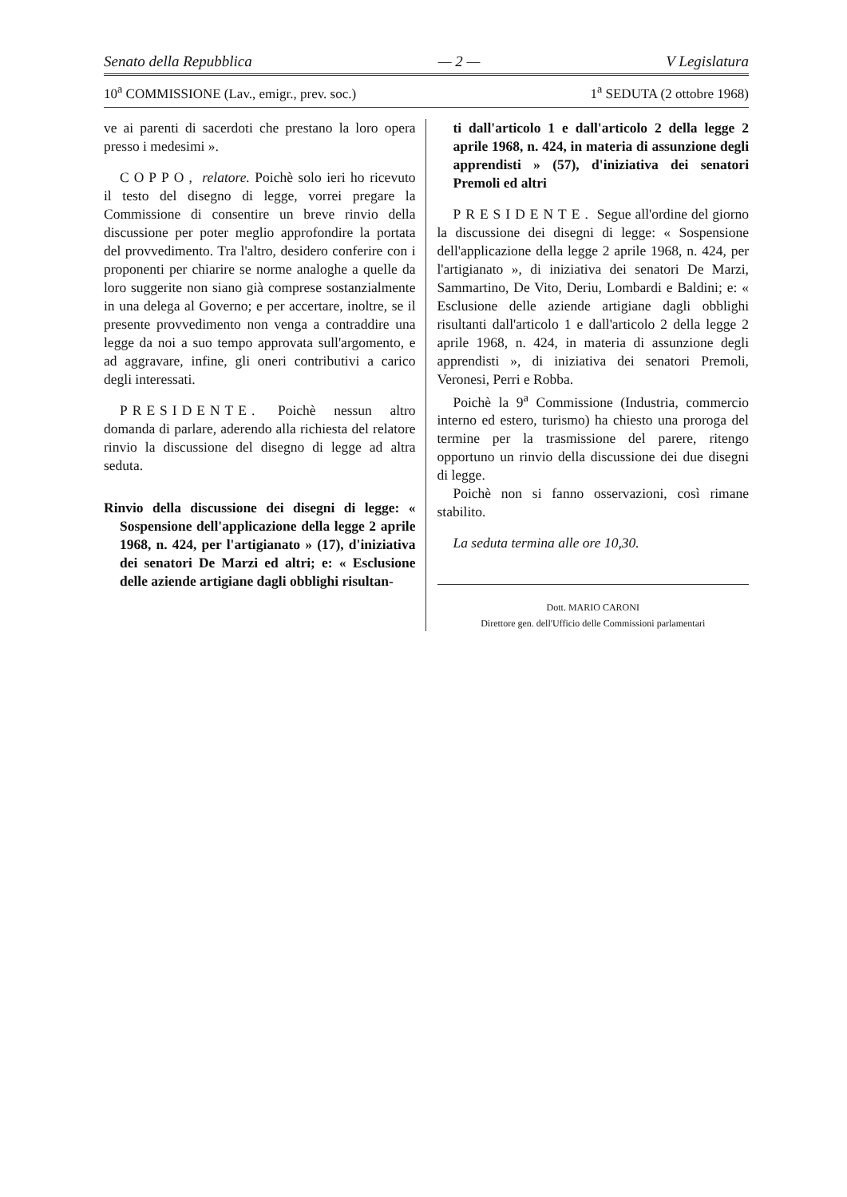Senato della Repubblica — 2 — V Legislatura
10<sup>a</sup> COMMISSIONE (Lav., emigr., prev. soc.) 1<sup>a</sup> SEDUTA (2 ottobre 1968)
ve ai parenti di sacerdoti che prestano la loro opera presso i medesimi ».
COPPO, relatore. Poichè solo ieri ho ricevuto il testo del disegno di legge, vorrei pregare la Commissione di consentire un breve rinvio della discussione per poter meglio approfondire la portata del provvedimento. Tra l'altro, desidero conferire con i proponenti per chiarire se norme analoghe a quelle da loro suggerite non siano già comprese sostanzialmente in una delega al Governo; e per accertare, inoltre, se il presente provvedimento non venga a contraddire una legge da noi a suo tempo approvata sull'argomento, e ad aggravare, infine, gli oneri contributivi a carico degli interessati.
PRESIDENTE. Poichè nessun altro domanda di parlare, aderendo alla richiesta del relatore rinvio la discussione del disegno di legge ad altra seduta.
Rinvio della discussione dei disegni di legge: « Sospensione dell'applicazione della legge 2 aprile 1968, n. 424, per l'artigianato » (17), d'iniziativa dei senatori De Marzi ed altri; e: « Esclusione delle aziende artigiane dagli obblighi risultan-
ti dall'articolo 1 e dall'articolo 2 della legge 2 aprile 1968, n. 424, in materia di assunzione degli apprendisti » (57), d'iniziativa dei senatori Premoli ed altri
PRESIDENTE. Segue all'ordine del giorno la discussione dei disegni di legge: « Sospensione dell'applicazione della legge 2 aprile 1968, n. 424, per l'artigianato », di iniziativa dei senatori De Marzi, Sammartino, De Vito, Deriu, Lombardi e Baldini; e: « Esclusione delle aziende artigiane dagli obblighi risultanti dall'articolo 1 e dall'articolo 2 della legge 2 aprile 1968, n. 424, in materia di assunzione degli apprendisti », di iniziativa dei senatori Premoli, Veronesi, Perri e Robba.
Poichè la 9<sup>a</sup> Commissione (Industria, commercio interno ed estero, turismo) ha chiesto una proroga del termine per la trasmissione del parere, ritengo opportuno un rinvio della discussione dei due disegni di legge.
Poichè non si fanno osservazioni, così rimane stabilito.
La seduta termina alle ore 10,30.
Dott. MARIO CARONI
Direttore gen. dell'Ufficio delle Commissioni parlamentari